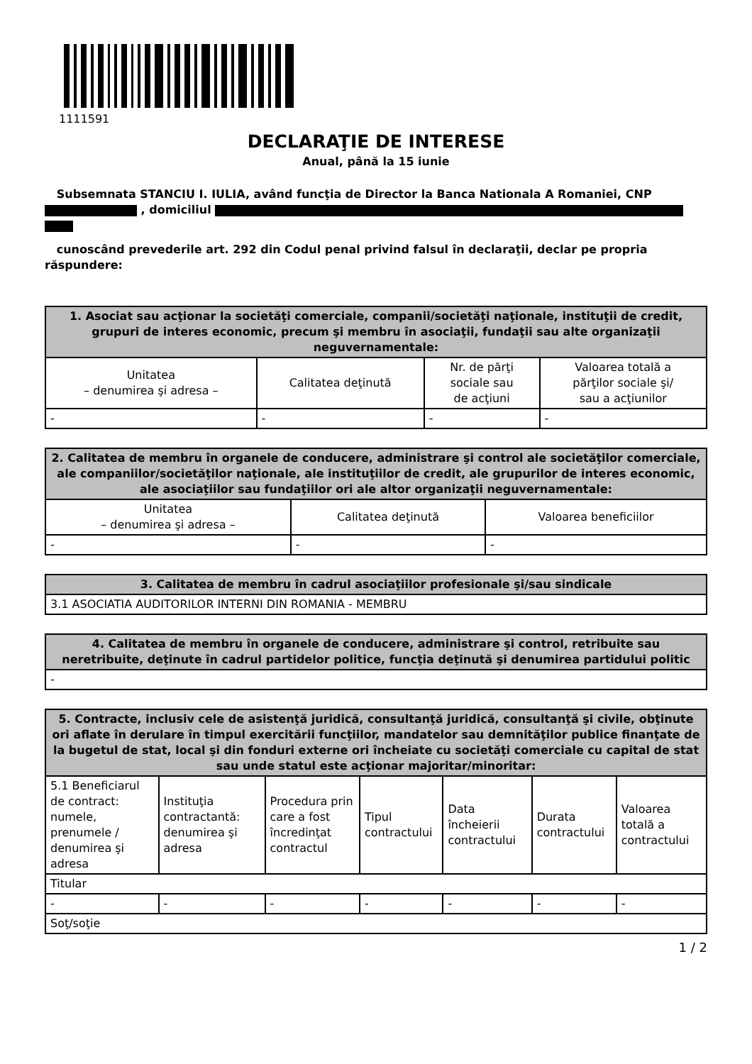1111591
DECLARAŢIE DE INTERESE
Anual, până la 15 iunie
Subsemnata STANCIU I. IULIA, având funcţia de Director la Banca Nationala A Romaniei, CNP , domiciliul
cunoscând prevederile art. 292 din Codul penal privind falsul în declaraţii, declar pe propria răspundere:
| 1. Asociat sau acţionar la societăţi comerciale, companii/societăţi naţionale, instituţii de credit, grupuri de interes economic, precum şi membru în asociaţii, fundaţii sau alte organizaţii neguvernamentale: | | | |
| --- | --- | --- | --- |
| Unitatea – denumirea şi adresa – | Calitatea deţinută | Nr. de părţi sociale sau de acţiuni | Valoarea totală a părţilor sociale şi/ sau a acţiunilor |
| - | - | - | - |
| 2. Calitatea de membru în organele de conducere, administrare şi control ale societăţilor comerciale, ale companiilor/societăţilor naţionale, ale instituţiilor de credit, ale grupurilor de interes economic, ale asociaţiilor sau fundaţiilor ori ale altor organizaţii neguvernamentale: | | |
| --- | --- | --- |
| Unitatea – denumirea şi adresa – | Calitatea deţinută | Valoarea beneficiilor |
| - | - | - |
| 3. Calitatea de membru în cadrul asociaţiilor profesionale şi/sau sindicale |
| --- |
| 3.1 ASOCIATIA AUDITORILOR INTERNI DIN ROMANIA - MEMBRU |
| 4. Calitatea de membru în organele de conducere, administrare şi control, retribuite sau neretribuite, deţinute în cadrul partidelor politice, funcţia deţinută şi denumirea partidului politic |
| --- |
| - |
| 5. Contracte, inclusiv cele de asistenţă juridică, consultanţă juridică, consultanţă şi civile, obţinute ori aflate în derulare în timpul exercitării funcţiilor, mandatelor sau demnităţilor publice finanţate de la bugetul de stat, local şi din fonduri externe ori încheiate cu societăţi comerciale cu capital de stat sau unde statul este acţionar majoritar/minoritar: | | | | | | |
| --- | --- | --- | --- | --- | --- | --- |
| 5.1 Beneficiarul de contract: numele, prenumele / denumirea şi adresa | Instituţia contractantă: denumirea şi adresa | Procedura prin care a fost încredinţat contractul | Tipul contractului | Data încheierii contractului | Durata contractului | Valoarea totală a contractului |
| Titular | | | | | | |
| - | - | - | - | - | - | - |
| Soţ/soţie | | | | | | |
1 / 2